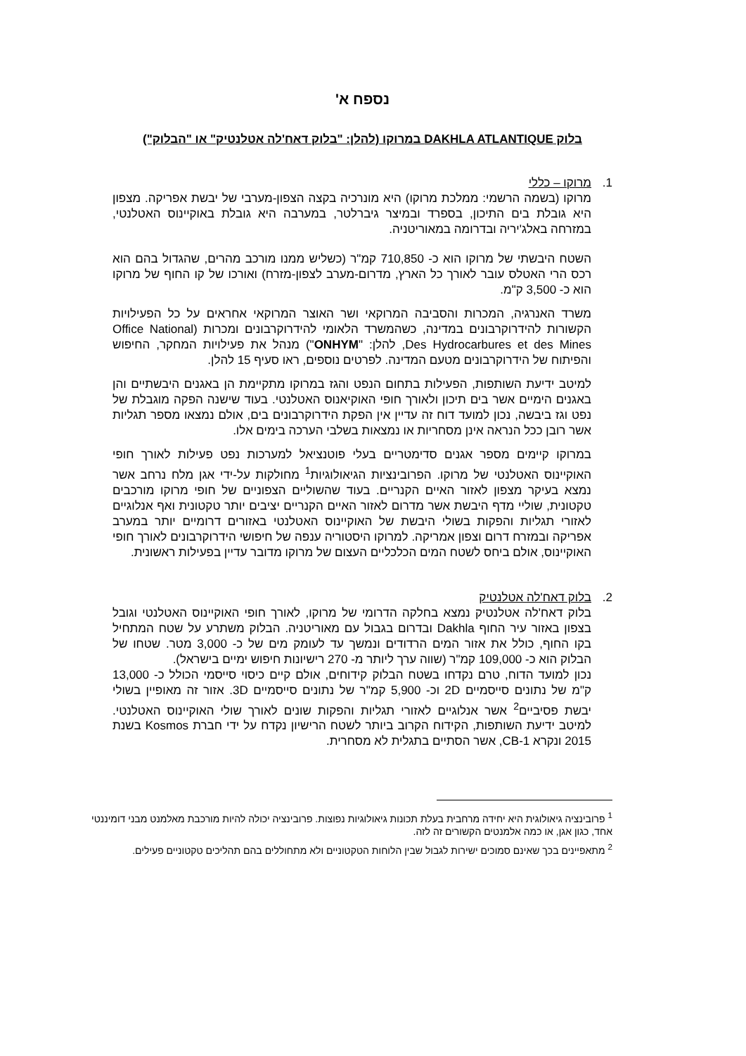נספח א'
בלוק DAKHLA ATLANTIQUE במרוקו (להלן: "בלוק דאח'לה אטלנטיק" או "הבלוק")
1. מרוקו – כללי
מרוקו (בשמה הרשמי: ממלכת מרוקו) היא מונרכיה בקצה הצפון-מערבי של יבשת אפריקה. מצפון היא גובלת בים התיכון, בספרד ובמיצר גיברלטר, במערבה היא גובלת באוקיינוס האטלנטי, במזרחה באלג'יריה ובדרומה במאוריטניה.
השטח היבשתי של מרוקו הוא כ- 710,850 קמ"ר (כשליש ממנו מורכב מהרים, שהגדול בהם הוא רכס הרי האטלס עובר לאורך כל הארץ, מדרום-מערב לצפון-מזרח) ואורכו של קו החוף של מרוקו הוא כ- 3,500 ק"מ.
משרד האנרגיה, המכרות והסביבה המרוקאי ושר האוצר המרוקאי אחראים על כל הפעילויות הקשורות להידרוקרבונים במדינה, כשהמשרד הלאומי להידרוקרבונים ומכרות (Office National Des Hydrocarbures et des Mines, להלן: "ONHYM") מנהל את פעילויות המחקר, החיפוש והפיתוח של הידרוקרבונים מטעם המדינה. לפרטים נוספים, ראו סעיף 15 להלן.
למיטב ידיעת השותפות, הפעילות בתחום הנפט והגז במרוקו מתקיימת הן באגנים היבשתיים והן באגנים הימיים אשר בים תיכון ולאורך חופי האוקיאנוס האטלנטי. בעוד שישנה הפקה מוגבלת של נפט וגז ביבשה, נכון למועד דוח זה עדיין אין הפקת הידרוקרבונים בים, אולם נמצאו מספר תגליות אשר רובן ככל הנראה אינן מסחריות או נמצאות בשלבי הערכה בימים אלו.
במרוקו קיימים מספר אגנים סדימטריים בעלי פוטנציאל למערכות נפט פעילות לאורך חופי האוקיינוס האטלנטי של מרוקו. הפרובינציות הגיאולוגיות<sup>1</sup> מחולקות על-ידי אגן מלח נרחב אשר נמצא בעיקר מצפון לאזור האיים הקנריים. בעוד שהשוליים הצפוניים של חופי מרוקו מורכבים טקטונית, שוליי מדף היבשת אשר מדרום לאזור האיים הקנריים יציבים יותר טקטונית ואף אנלוגיים לאזורי תגליות והפקות בשולי היבשת של האוקיינוס האטלנטי באזורים דרומיים יותר במערב אפריקה ובמזרח דרום וצפון אמריקה. למרוקו היסטוריה ענפה של חיפושי הידרוקרבונים לאורך חופי האוקיינוס, אולם ביחס לשטח המים הכלכליים העצום של מרוקו מדובר עדיין בפעילות ראשונית.
2. בלוק דאח'לה אטלנטיק
בלוק דאח'לה אטלנטיק נמצא בחלקה הדרומי של מרוקו, לאורך חופי האוקיינוס האטלנטי וגובל בצפון באזור עיר החוף Dakhla ובדרום בגבול עם מאוריטניה. הבלוק משתרע על שטח המתחיל בקו החוף, כולל את אזור המים הרדודים ונמשך עד לעומק מים של כ- 3,000 מטר. שטחו של הבלוק הוא כ- 109,000 קמ"ר (שווה ערך ליותר מ- 270 רישיונות חיפוש ימיים בישראל).
נכון למועד הדוח, טרם נקדחו בשטח הבלוק קידוחים, אולם קיים כיסוי סייסמי הכולל כ- 13,000 ק"מ של נתונים סייסמיים 2D וכ- 5,900 קמ"ר של נתונים סייסמיים 3D. אזור זה מאופיין בשולי יבשת פסיביים<sup>2</sup> אשר אנלוגיים לאזורי תגליות והפקות שונים לאורך שולי האוקיינוס האטלנטי. למיטב ידיעת השותפות, הקידוח הקרוב ביותר לשטח הרישיון נקדח על ידי חברת Kosmos בשנת 2015 ונקרא CB-1, אשר הסתיים בתגלית לא מסחרית.
<sup>1</sup> פרובינציה גיאולוגית היא יחידה מרחבית בעלת תכונות גיאולוגיות נפוצות. פרובינציה יכולה להיות מורכבת מאלמנט מבני דומיננטי אחד, כגון אגן, או כמה אלמנטים הקשורים זה לזה.
<sup>2</sup> מתאפיינים בכך שאינם סמוכים ישירות לגבול שבין הלוחות הטקטוניים ולא מתחוללים בהם תהליכים טקטוניים פעילים.